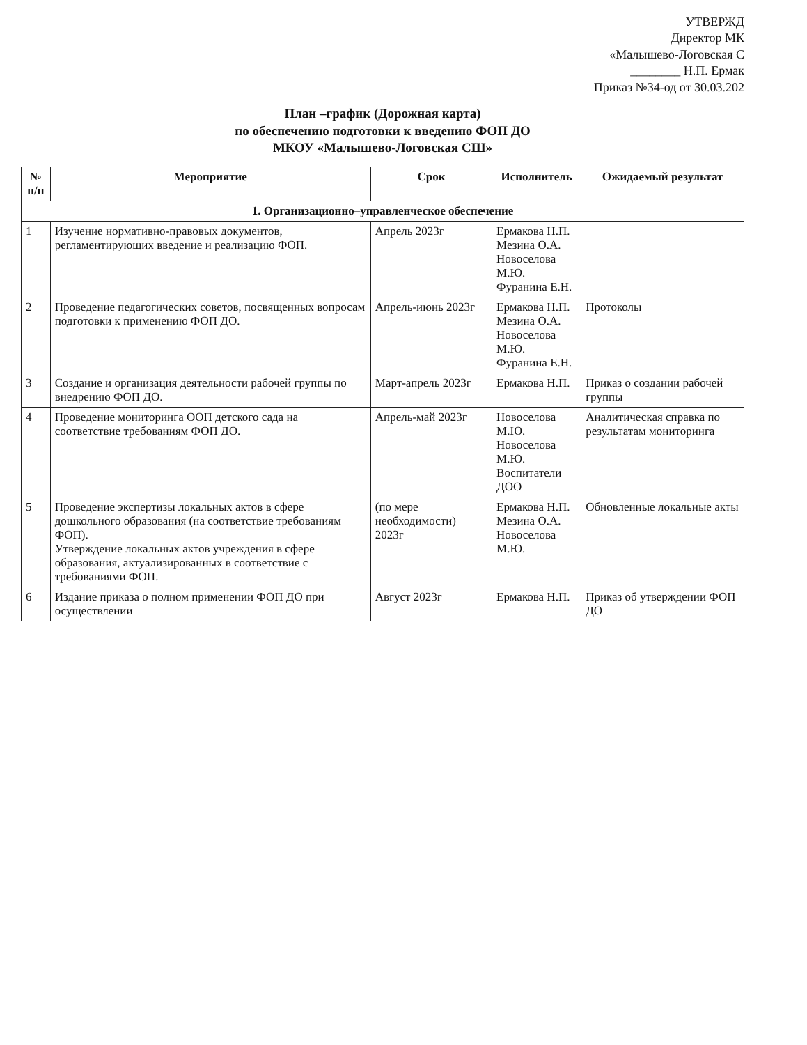УТВЕРЖД
Директор МК
«Малышево-Логовская С
________ Н.П. Ермак
Приказ №34-од от 30.03.202
План –график (Дорожная карта)
по обеспечению подготовки к введению ФОП ДО
МКОУ «Малышево-Логовская СШ»
| № п/п | Мероприятие | Срок | Исполнитель | Ожидаемый результат |
| --- | --- | --- | --- | --- |
| 1. Организационно–управленческое обеспечение | | | | |
| 1 | Изучение нормативно-правовых документов, регламентирующих введение и реализацию ФОП. | Апрель 2023г | Ермакова Н.П. Мезина О.А. Новоселова М.Ю. Фуранина Е.Н. | |
| 2 | Проведение педагогических советов, посвященных вопросам подготовки к применению ФОП ДО. | Апрель-июнь 2023г | Ермакова Н.П. Мезина О.А. Новоселова М.Ю. Фуранина Е.Н. | Протоколы |
| 3 | Создание и организация деятельности рабочей группы по внедрению ФОП ДО. | Март-апрель 2023г | Ермакова Н.П. | Приказ о создании рабочей группы |
| 4 | Проведение мониторинга ООП детского сада на соответствие требованиям ФОП ДО. | Апрель-май 2023г | Новоселова М.Ю. Новоселова М.Ю. Воспитатели ДОО | Аналитическая справка по результатам мониторинга |
| 5 | Проведение экспертизы локальных актов в сфере дошкольного образования (на соответствие требованиям ФОП). Утверждение локальных актов учреждения в сфере образования, актуализированных в соответствие с требованиями ФОП. | (по мере необходимости) 2023г | Ермакова Н.П. Мезина О.А. Новоселова М.Ю. | Обновленные локальные акты |
| 6 | Издание приказа о полном применении ФОП ДО при осуществлении | Август 2023г | Ермакова Н.П. | Приказ об утверждении ФОП ДО |